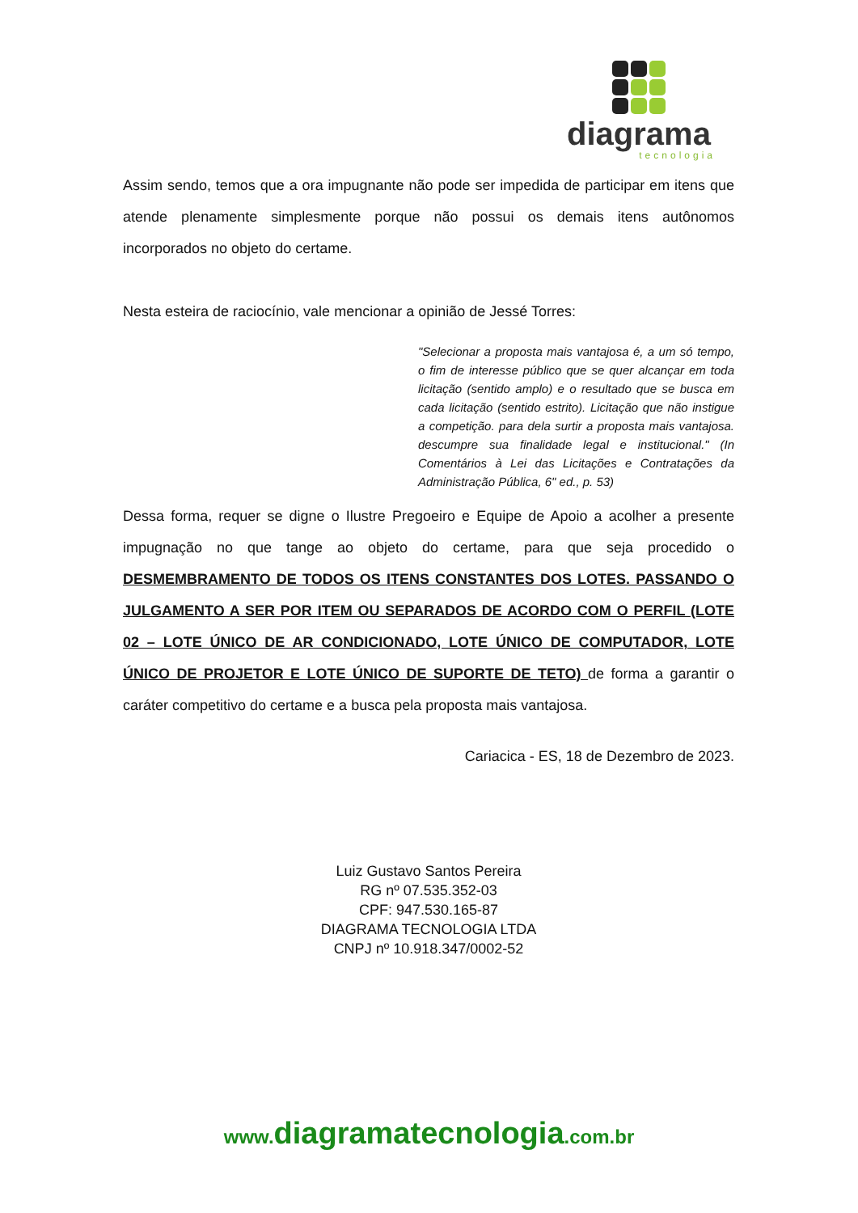diagrama
tecnologia
Assim sendo, temos que a ora impugnante não pode ser impedida de participar em itens que atende plenamente simplesmente porque não possui os demais itens autônomos incorporados no objeto do certame.
Nesta esteira de raciocínio, vale mencionar a opinião de Jessé Torres:
"Selecionar a proposta mais vantajosa é, a um só tempo, o fim de interesse público que se quer alcançar em toda licitação (sentido amplo) e o resultado que se busca em cada licitação (sentido estrito). Licitação que não instigue a competição. para dela surtir a proposta mais vantajosa. descumpre sua finalidade legal e institucional." (In Comentários à Lei das Licitações e Contratações da Administração Pública, 6" ed., p. 53)
Dessa forma, requer se digne o Ilustre Pregoeiro e Equipe de Apoio a acolher a presente impugnação no que tange ao objeto do certame, para que seja procedido o DESMEMBRAMENTO DE TODOS OS ITENS CONSTANTES DOS LOTES. PASSANDO O JULGAMENTO A SER POR ITEM OU SEPARADOS DE ACORDO COM O PERFIL (LOTE 02 – LOTE ÚNICO DE AR CONDICIONADO, LOTE ÚNICO DE COMPUTADOR, LOTE ÚNICO DE PROJETOR E LOTE ÚNICO DE SUPORTE DE TETO) de forma a garantir o caráter competitivo do certame e a busca pela proposta mais vantajosa.
Cariacica - ES, 18 de Dezembro de 2023.
Luiz Gustavo Santos Pereira
RG nº 07.535.352-03
CPF: 947.530.165-87
DIAGRAMA TECNOLOGIA LTDA
CNPJ nº 10.918.347/0002-52
www.diagramatecnologia.com.br